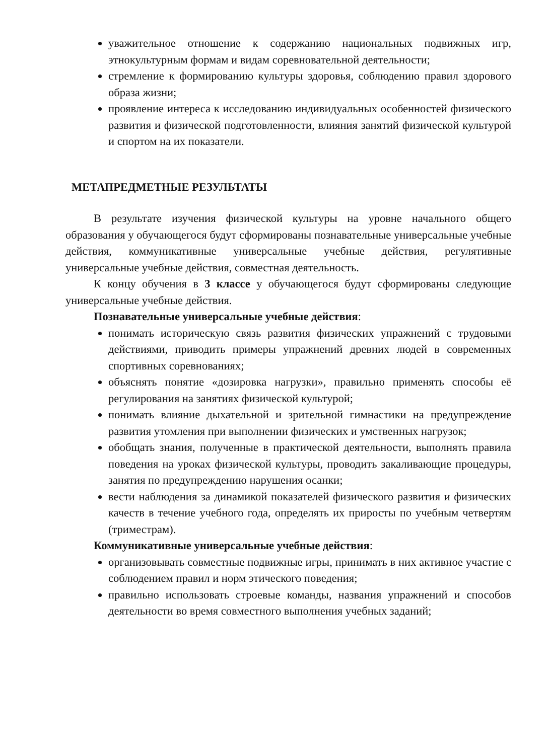уважительное отношение к содержанию национальных подвижных игр, этнокультурным формам и видам соревновательной деятельности;
стремление к формированию культуры здоровья, соблюдению правил здорового образа жизни;
проявление интереса к исследованию индивидуальных особенностей физического развития и физической подготовленности, влияния занятий физической культурой и спортом на их показатели.
МЕТАПРЕДМЕТНЫЕ РЕЗУЛЬТАТЫ
В результате изучения физической культуры на уровне начального общего образования у обучающегося будут сформированы познавательные универсальные учебные действия, коммуникативные универсальные учебные действия, регулятивные универсальные учебные действия, совместная деятельность.
К концу обучения в 3 классе у обучающегося будут сформированы следующие универсальные учебные действия.
Познавательные универсальные учебные действия:
понимать историческую связь развития физических упражнений с трудовыми действиями, приводить примеры упражнений древних людей в современных спортивных соревнованиях;
объяснять понятие «дозировка нагрузки», правильно применять способы её регулирования на занятиях физической культурой;
понимать влияние дыхательной и зрительной гимнастики на предупреждение развития утомления при выполнении физических и умственных нагрузок;
обобщать знания, полученные в практической деятельности, выполнять правила поведения на уроках физической культуры, проводить закаливающие процедуры, занятия по предупреждению нарушения осанки;
вести наблюдения за динамикой показателей физического развития и физических качеств в течение учебного года, определять их приросты по учебным четвертям (триместрам).
Коммуникативные универсальные учебные действия:
организовывать совместные подвижные игры, принимать в них активное участие с соблюдением правил и норм этического поведения;
правильно использовать строевые команды, названия упражнений и способов деятельности во время совместного выполнения учебных заданий;